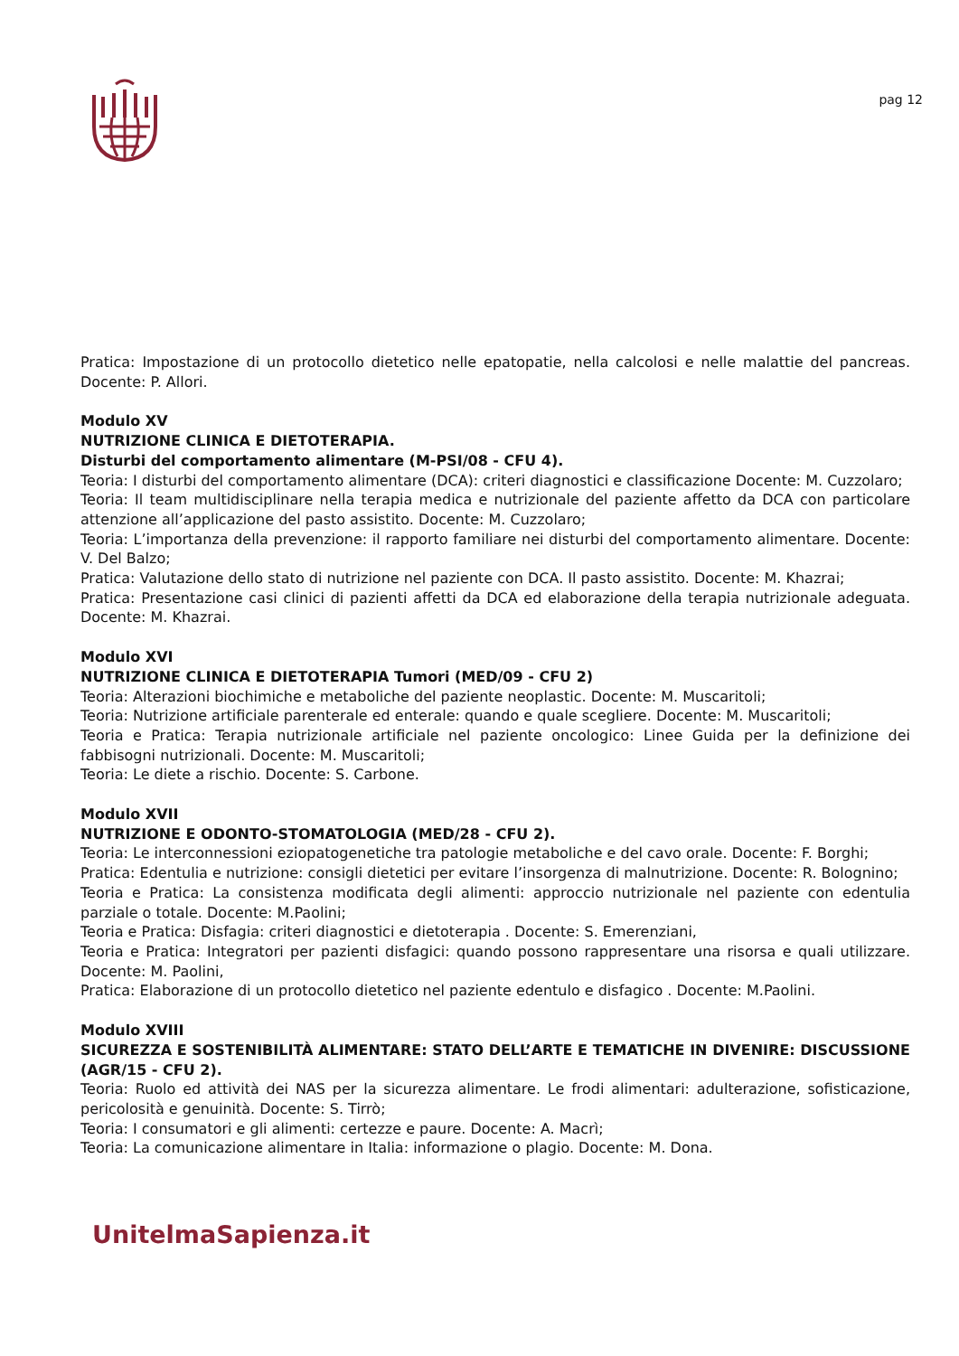pag 12
Pratica: Impostazione di un protocollo dietetico nelle epatopatie, nella calcolosi e nelle malattie del pancreas. Docente: P. Allori.
Modulo XV
NUTRIZIONE CLINICA E DIETOTERAPIA.
Disturbi del comportamento alimentare (M-PSI/08 - CFU 4).
Teoria: I disturbi del comportamento alimentare (DCA): criteri diagnostici e classificazione Docente: M. Cuzzolaro;
Teoria: Il team multidisciplinare nella terapia medica e nutrizionale del paziente affetto da DCA con particolare attenzione all’applicazione del pasto assistito. Docente: M. Cuzzolaro;
Teoria: L’importanza della prevenzione: il rapporto familiare nei disturbi del comportamento alimentare. Docente: V. Del Balzo;
Pratica: Valutazione dello stato di nutrizione nel paziente con DCA. Il pasto assistito. Docente: M. Khazrai;
Pratica: Presentazione casi clinici di pazienti affetti da DCA ed elaborazione della terapia nutrizionale adeguata. Docente: M. Khazrai.
Modulo XVI
NUTRIZIONE CLINICA E DIETOTERAPIA Tumori (MED/09 - CFU 2)
Teoria: Alterazioni biochimiche e metaboliche del paziente neoplastic. Docente: M. Muscaritoli;
Teoria: Nutrizione artificiale parenterale ed enterale: quando e quale scegliere. Docente: M. Muscaritoli;
Teoria e Pratica: Terapia nutrizionale artificiale nel paziente oncologico: Linee Guida per la definizione dei fabbisogni nutrizionali. Docente: M. Muscaritoli;
Teoria: Le diete a rischio. Docente: S. Carbone.
Modulo XVII
NUTRIZIONE E ODONTO-STOMATOLOGIA (MED/28 - CFU 2).
Teoria: Le interconnessioni eziopatogenetiche tra patologie metaboliche e del cavo orale. Docente: F. Borghi;
Pratica: Edentulia e nutrizione: consigli dietetici per evitare l’insorgenza di malnutrizione. Docente: R. Bolognino;
Teoria e Pratica: La consistenza modificata degli alimenti: approccio nutrizionale nel paziente con edentulia parziale o totale. Docente: M.Paolini;
Teoria e Pratica: Disfagia: criteri diagnostici e dietoterapia . Docente: S. Emerenziani,
Teoria e Pratica: Integratori per pazienti disfagici: quando possono rappresentare una risorsa e quali utilizzare. Docente: M. Paolini,
Pratica: Elaborazione di un protocollo dietetico nel paziente edentulo e disfagico . Docente: M.Paolini.
Modulo XVIII
SICUREZZA E SOSTENIBILITÀ ALIMENTARE: STATO DELL’ARTE E TEMATICHE IN DIVENIRE: DISCUSSIONE (AGR/15 - CFU 2).
Teoria: Ruolo ed attività dei NAS per la sicurezza alimentare. Le frodi alimentari: adulterazione, sofisticazione, pericolosità e genuinità. Docente: S. Tirrò;
Teoria: I consumatori e gli alimenti: certezze e paure. Docente: A. Macrì;
Teoria: La comunicazione alimentare in Italia: informazione o plagio. Docente: M. Dona.
UnitelmaSapienza.it